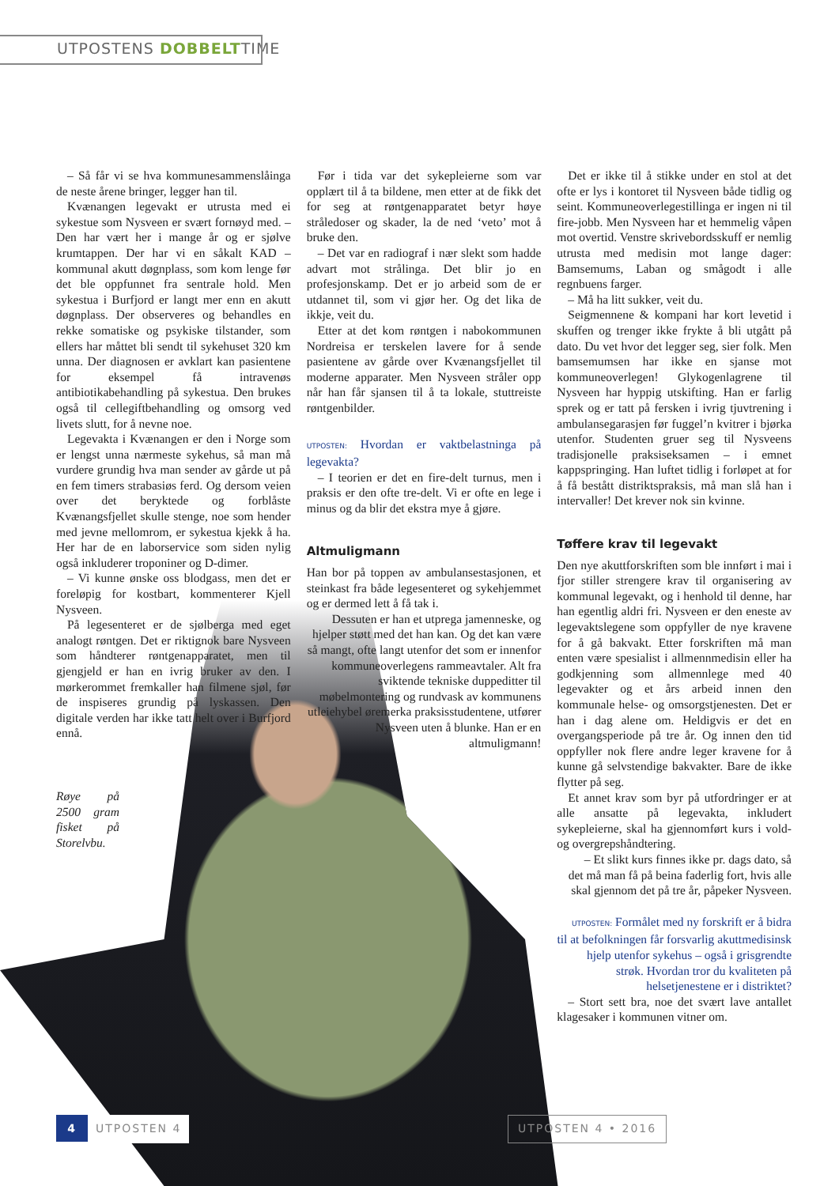UTPOSTENS DOBBELTTIME
– Så får vi se hva kommunesammenslåinga de neste årene bringer, legger han til.
Kvænangen legevakt er utrusta med ei sykestue som Nysveen er svært fornøyd med. – Den har vært her i mange år og er sjølve krumtappen. Der har vi en såkalt KAD – kommunal akutt døgnplass, som kom lenge før det ble oppfunnet fra sentrale hold. Men sykestua i Burfjord er langt mer enn en akutt døgnplass. Der observeres og behandles en rekke somatiske og psykiske tilstander, som ellers har måttet bli sendt til sykehuset 320 km unna. Der diagnosen er avklart kan pasientene for eksempel få intravenøs antibiotikabehandling på sykestua. Den brukes også til cellegiftbehandling og omsorg ved livets slutt, for å nevne noe.
Legevakta i Kvænangen er den i Norge som er lengst unna nærmeste sykehus, så man må vurdere grundig hva man sender av gårde ut på en fem timers strabasiøs ferd. Og dersom veien over det beryktede og forblåste Kvænangsfjellet skulle stenge, noe som hender med jevne mellomrom, er sykestua kjekk å ha. Her har de en laborservice som siden nylig også inkluderer troponiner og D-dimer.
– Vi kunne ønske oss blodgass, men det er foreløpig for kostbart, kommenterer Kjell Nysveen.
På legesenteret er de sjølberga med eget analogt røntgen. Det er riktignok bare Nysveen som håndterer røntgenapparatet, men til gjengjeld er han en ivrig bruker av den. I mørkerommet fremkaller han filmene sjøl, før de inspiseres grundig på lyskassen. Den digitale verden har ikke tatt helt over i Burfjord ennå.
Røye på 2500 gram fisket på Storelvbu.
Før i tida var det sykepleierne som var opplært til å ta bildene, men etter at de fikk det for seg at røntgenapparatet betyr høye stråledoser og skader, la de ned ‘veto’ mot å bruke den.
– Det var en radiograf i nær slekt som hadde advart mot strålinga. Det blir jo en profesjonskamp. Det er jo arbeid som de er utdannet til, som vi gjør her. Og det lika de ikkje, veit du.
Etter at det kom røntgen i nabokommunen Nordreisa er terskelen lavere for å sende pasientene av gårde over Kvænangsfjellet til moderne apparater. Men Nysveen stråler opp når han får sjansen til å ta lokale, stuttreiste røntgenbilder.
UTPOSTEN: Hvordan er vaktbelastninga på legevakta?
– I teorien er det en fire-delt turnus, men i praksis er den ofte tre-delt. Vi er ofte en lege i minus og da blir det ekstra mye å gjøre.
Altmuligmann
Han bor på toppen av ambulansestasjonen, et steinkast fra både legesenteret og sykehjemmet og er dermed lett å få tak i.
Dessuten er han et utpregа jamenneske, og hjelper støtt med det han kan. Og det kan være så mangt, ofte langt utenfor det som er innenfor kommuneoverlegens rammeavtaler. Alt fra sviktende tekniske duppeditter til møbelmontering og rundvask av kommunens utleiehybel øremerka praksisstudentene, utfører Nysveen uten å blunke. Han er en altmuligmann!
Det er ikke til å stikke under en stol at det ofte er lys i kontoret til Nysveen både tidlig og seint. Kommuneoverlegestillinga er ingen ni til fire-jobb. Men Nysveen har et hemmelig våpen mot overtid. Venstre skrivebordsskuff er nemlig utrusta med medisin mot lange dager: Bamsemums, Laban og smågodt i alle regnbuens farger.
– Må ha litt sukker, veit du.
Seigmennene & kompani har kort levetid i skuffen og trenger ikke frykte å bli utgått på dato. Du vet hvor det legger seg, sier folk. Men bamsemumsen har ikke en sjanse mot kommuneoverlegen! Glykogenlagrene til Nysveen har hyppig utskifting. Han er farlig sprek og er tatt på fersken i ivrig tjuvtrening i ambulansegarasjen før fuggel’n kvitrer i bjørka utenfor. Studenten gruer seg til Nysveens tradisjonelle praksiseksamen – i emnet kappspringing. Han luftet tidlig i forløpet at for å få bestått distriktspraksis, må man slå han i intervaller! Det krever nok sin kvinne.
Tøffere krav til legevakt
Den nye akuttforskriften som ble innført i mai i fjor stiller strengere krav til organisering av kommunal legevakt, og i henhold til denne, har han egentlig aldri fri. Nysveen er den eneste av legevaktslegene som oppfyller de nye kravene for å gå bakvakt. Etter forskriften må man enten være spesialist i allmennmedisin eller ha godkjenning som allmennlege med 40 legevakter og et års arbeid innen den kommunale helse- og omsorgstjenesten. Det er han i dag alene om. Heldigvis er det en overgangsperiode på tre år. Og innen den tid oppfyller nok flere andre leger kravene for å kunne gå selvstendige bakvakter. Bare de ikke flytter på seg.
Et annet krav som byr på utfordringer er at alle ansatte på legevakta, inkludert sykepleierne, skal ha gjennomført kurs i vold- og overgrepshåndtering.
– Et slikt kurs finnes ikke pr. dags dato, så det må man få på beina faderlig fort, hvis alle skal gjennom det på tre år, påpeker Nysveen.
UTPOSTEN: Formålet med ny forskrift er å bidra til at befolkningen får forsvarlig akuttmedisinsk hjelp utenfor sykehus – også i grisgrendte strøk. Hvordan tror du kvaliteten på helsetjenestene er i distriktet?
– Stort sett bra, noe det svært lave antallet klagesaker i kommunen vitner om.
4
UTPOSTEN 4
UTPOSTEN 4 • 2016